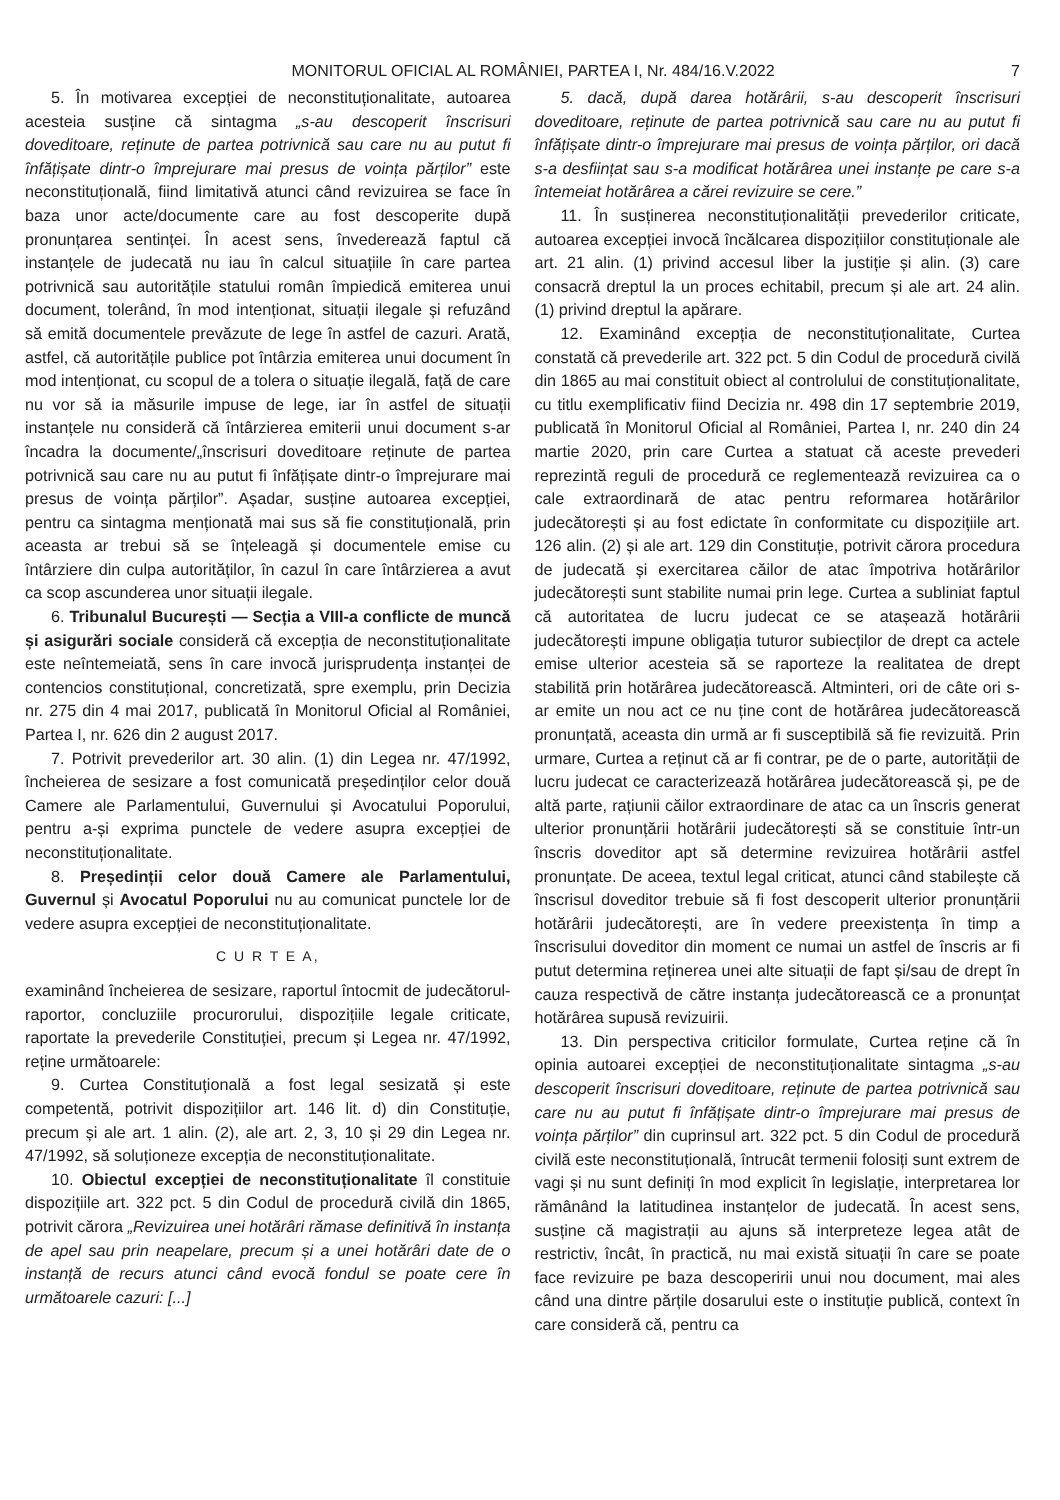MONITORUL OFICIAL AL ROMÂNIEI, PARTEA I, Nr. 484/16.V.2022 7
5. În motivarea excepției de neconstituționalitate, autoarea acesteia susține că sintagma „s-au descoperit înscrisuri doveditoare, reținute de partea potrivnică sau care nu au putut fi înfățișate dintr-o împrejurare mai presus de voința părților” este neconstituțională, fiind limitativă atunci când revizuirea se face în baza unor acte/documente care au fost descoperite după pronunțarea sentinței. În acest sens, învederează faptul că instanțele de judecată nu iau în calcul situațiile în care partea potrivnică sau autoritățile statului român împiedică emiterea unui document, tolerând, în mod intenționat, situații ilegale și refuzând să emită documentele prevăzute de lege în astfel de cazuri. Arată, astfel, că autoritățile publice pot întârzia emiterea unui document în mod intenționat, cu scopul de a tolera o situație ilegală, față de care nu vor să ia măsurile impuse de lege, iar în astfel de situații instanțele nu consideră că întârzierea emiterii unui document s-ar încadra la documente/„înscrisuri doveditoare reținute de partea potrivnică sau care nu au putut fi înfățișate dintr-o împrejurare mai presus de voința părților”. Așadar, susține autoarea excepției, pentru ca sintagma menționată mai sus să fie constituțională, prin aceasta ar trebui să se înțeleagă și documentele emise cu întârziere din culpa autorităților, în cazul în care întârzierea a avut ca scop ascunderea unor situații ilegale.
6. Tribunalul București — Secția a VIII-a conflicte de muncă și asigurări sociale consideră că excepția de neconstituționalitate este neîntemeiată, sens în care invocă jurisprudența instanței de contencios constituțional, concretizată, spre exemplu, prin Decizia nr. 275 din 4 mai 2017, publicată în Monitorul Oficial al României, Partea I, nr. 626 din 2 august 2017.
7. Potrivit prevederilor art. 30 alin. (1) din Legea nr. 47/1992, încheierea de sesizare a fost comunicată președinților celor două Camere ale Parlamentului, Guvernului și Avocatului Poporului, pentru a-și exprima punctele de vedere asupra excepției de neconstituționalitate.
8. Președinții celor două Camere ale Parlamentului, Guvernul și Avocatul Poporului nu au comunicat punctele lor de vedere asupra excepției de neconstituționalitate.
C U R T E A,
examinând încheierea de sesizare, raportul întocmit de judecătorul-raportor, concluziile procurorului, dispozițiile legale criticate, raportate la prevederile Constituției, precum și Legea nr. 47/1992, reține următoarele:
9. Curtea Constituțională a fost legal sesizată și este competentă, potrivit dispozițiilor art. 146 lit. d) din Constituție, precum și ale art. 1 alin. (2), ale art. 2, 3, 10 și 29 din Legea nr. 47/1992, să soluționeze excepția de neconstituționalitate.
10. Obiectul excepției de neconstituționalitate îl constituie dispozițiile art. 322 pct. 5 din Codul de procedură civilă din 1865, potrivit cărora „Revizuirea unei hotărâri rămase definitivă în instanța de apel sau prin neapelare, precum și a unei hotărâri date de o instanță de recurs atunci când evocă fondul se poate cere în următoarele cazuri: [...]
5. dacă, după darea hotărârii, s-au descoperit înscrisuri doveditoare, reținute de partea potrivnică sau care nu au putut fi înfățișate dintr-o împrejurare mai presus de voința părților, ori dacă s-a desființat sau s-a modificat hotărârea unei instanțe pe care s-a întemeiat hotărârea a cărei revizuire se cere.”
11. În susținerea neconstituționalității prevederilor criticate, autoarea excepției invocă încălcarea dispozițiilor constituționale ale art. 21 alin. (1) privind accesul liber la justiție și alin. (3) care consacră dreptul la un proces echitabil, precum și ale art. 24 alin. (1) privind dreptul la apărare.
12. Examinând excepția de neconstituționalitate, Curtea constată că prevederile art. 322 pct. 5 din Codul de procedură civilă din 1865 au mai constituit obiect al controlului de constituționalitate, cu titlu exemplificativ fiind Decizia nr. 498 din 17 septembrie 2019, publicată în Monitorul Oficial al României, Partea I, nr. 240 din 24 martie 2020, prin care Curtea a statuat că aceste prevederi reprezintă reguli de procedură ce reglementează revizuirea ca o cale extraordinară de atac pentru reformarea hotărârilor judecătorești și au fost edictate în conformitate cu dispozițiile art. 126 alin. (2) și ale art. 129 din Constituție, potrivit cărora procedura de judecată și exercitarea căilor de atac împotriva hotărârilor judecătorești sunt stabilite numai prin lege. Curtea a subliniat faptul că autoritatea de lucru judecat ce se atașează hotărârii judecătorești impune obligația tuturor subiecților de drept ca actele emise ulterior acesteia să se raporteze la realitatea de drept stabilită prin hotărârea judecătorească. Altminteri, ori de câte ori s-ar emite un nou act ce nu ține cont de hotărârea judecătorească pronunțată, aceasta din urmă ar fi susceptibilă să fie revizuită. Prin urmare, Curtea a reținut că ar fi contrar, pe de o parte, autorității de lucru judecat ce caracterizează hotărârea judecătorească și, pe de altă parte, rațiunii căilor extraordinare de atac ca un înscris generat ulterior pronunțării hotărârii judecătorești să se constituie într-un înscris doveditor apt să determine revizuirea hotărârii astfel pronunțate. De aceea, textul legal criticat, atunci când stabilește că înscrisul doveditor trebuie să fi fost descoperit ulterior pronunțării hotărârii judecătorești, are în vedere preexistența în timp a înscrisului doveditor din moment ce numai un astfel de înscris ar fi putut determina reținerea unei alte situații de fapt și/sau de drept în cauza respectivă de către instanța judecătorească ce a pronunțat hotărârea supusă revizuirii.
13. Din perspectiva criticilor formulate, Curtea reține că în opinia autoarei excepției de neconstituționalitate sintagma „s-au descoperit înscrisuri doveditoare, reținute de partea potrivnică sau care nu au putut fi înfățișate dintr-o împrejurare mai presus de voința părților” din cuprinsul art. 322 pct. 5 din Codul de procedură civilă este neconstituțională, întrucât termenii folosiți sunt extrem de vagi și nu sunt definiți în mod explicit în legislație, interpretarea lor rămânând la latitudinea instanțelor de judecată. În acest sens, susține că magistrații au ajuns să interpreteze legea atât de restrictiv, încât, în practică, nu mai există situații în care se poate face revizuire pe baza descoperirii unui nou document, mai ales când una dintre părțile dosarului este o instituție publică, context în care consideră că, pentru ca